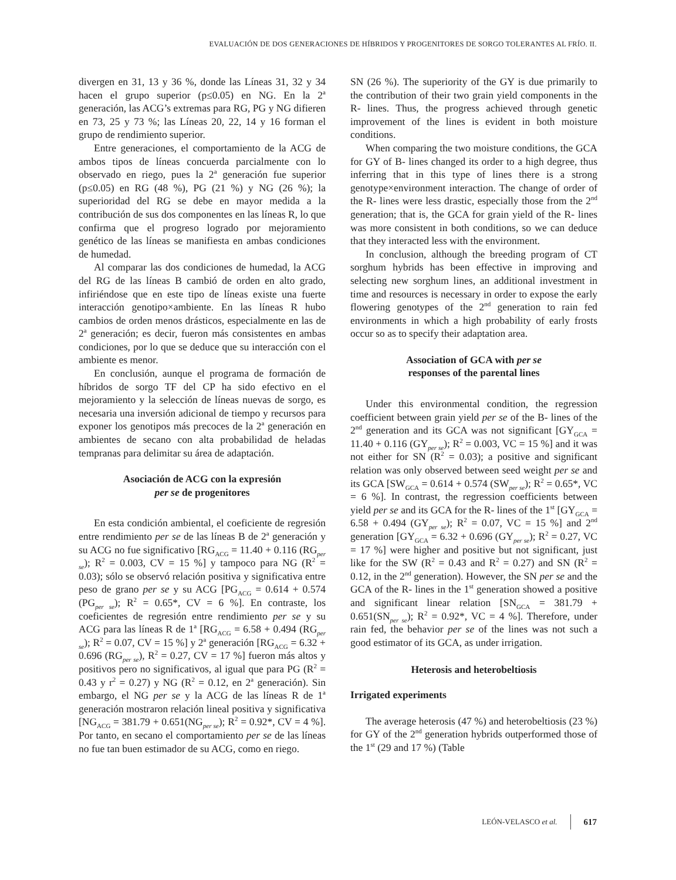EVALUACIÓN DE DOS GENERACIONES DE HÍBRIDOS Y PROGENITORES DE SORGO TOLERANTES AL FRÍO. II.
divergen en 31, 13 y 36 %, donde las Líneas 31, 32 y 34 hacen el grupo superior (p≤0.05) en NG. En la 2<sup>a</sup> generación, las ACG’s extremas para RG, PG y NG difieren en 73, 25 y 73 %; las Líneas 20, 22, 14 y 16 forman el grupo de rendimiento superior.
Entre generaciones, el comportamiento de la ACG de ambos tipos de líneas concuerda parcialmente con lo observado en riego, pues la 2<sup>a</sup> generación fue superior (p≤0.05) en RG (48 %), PG (21 %) y NG (26 %); la superioridad del RG se debe en mayor medida a la contribución de sus dos componentes en las líneas R, lo que confirma que el progreso logrado por mejoramiento genético de las líneas se manifiesta en ambas condiciones de humedad.
Al comparar las dos condiciones de humedad, la ACG del RG de las líneas B cambió de orden en alto grado, infiriéndose que en este tipo de líneas existe una fuerte interacción genotipo×ambiente. En las líneas R hubo cambios de orden menos drásticos, especialmente en las de 2<sup>a</sup> generación; es decir, fueron más consistentes en ambas condiciones, por lo que se deduce que su interacción con el ambiente es menor.
En conclusión, aunque el programa de formación de híbridos de sorgo TF del CP ha sido efectivo en el mejoramiento y la selección de líneas nuevas de sorgo, es necesaria una inversión adicional de tiempo y recursos para exponer los genotipos más precoces de la 2<sup>a</sup> generación en ambientes de secano con alta probabilidad de heladas tempranas para delimitar su área de adaptación.
Asociación de ACG con la expresión
per se de progenitores
En esta condición ambiental, el coeficiente de regresión entre rendimiento per se de las líneas B de 2<sup>a</sup> generación y su ACG no fue significativo [RG<sub>ACG</sub> = 11.40 + 0.116 (RG<sub>per se</sub>); R<sup>2</sup> = 0.003, CV = 15 %] y tampoco para NG (R<sup>2</sup> = 0.03); sólo se observó relación positiva y significativa entre peso de grano per se y su ACG [PG<sub>ACG</sub> = 0.614 + 0.574 (PG<sub>per se</sub>); R<sup>2</sup> = 0.65*, CV = 6 %]. En contraste, los coeficientes de regresión entre rendimiento per se y su ACG para las líneas R de 1<sup>a</sup> [RG<sub>ACG</sub> = 6.58 + 0.494 (RG<sub>per se</sub>); R<sup>2</sup> = 0.07, CV = 15 %] y 2<sup>a</sup> generación [RG<sub>ACG</sub> = 6.32 + 0.696 (RG<sub>per se</sub>), R<sup>2</sup> = 0.27, CV = 17 %] fueron más altos y positivos pero no significativos, al igual que para PG (R<sup>2</sup> = 0.43 y r<sup>2</sup> = 0.27) y NG (R<sup>2</sup> = 0.12, en 2<sup>a</sup> generación). Sin embargo, el NG per se y la ACG de las líneas R de 1<sup>a</sup> generación mostraron relación lineal positiva y significativa [NG<sub>ACG</sub> = 381.79 + 0.651(NG<sub>per se</sub>); R<sup>2</sup> = 0.92*, CV = 4 %]. Por tanto, en secano el comportamiento per se de las líneas no fue tan buen estimador de su ACG, como en riego.
SN (26 %). The superiority of the GY is due primarily to the contribution of their two grain yield components in the R- lines. Thus, the progress achieved through genetic improvement of the lines is evident in both moisture conditions.
When comparing the two moisture conditions, the GCA for GY of B- lines changed its order to a high degree, thus inferring that in this type of lines there is a strong genotype×environment interaction. The change of order of the R- lines were less drastic, especially those from the 2<sup>nd</sup> generation; that is, the GCA for grain yield of the R- lines was more consistent in both conditions, so we can deduce that they interacted less with the environment.
In conclusion, although the breeding program of CT sorghum hybrids has been effective in improving and selecting new sorghum lines, an additional investment in time and resources is necessary in order to expose the early flowering genotypes of the 2<sup>nd</sup> generation to rain fed environments in which a high probability of early frosts occur so as to specify their adaptation area.
Association of GCA with per se
responses of the parental lines
Under this environmental condition, the regression coefficient between grain yield per se of the B- lines of the 2<sup>nd</sup> generation and its GCA was not significant [GY<sub>GCA</sub> = 11.40 + 0.116 (GY<sub>per se</sub>); R<sup>2</sup> = 0.003, VC = 15 %] and it was not either for SN (R<sup>2</sup> = 0.03); a positive and significant relation was only observed between seed weight per se and its GCA [SW<sub>GCA</sub> = 0.614 + 0.574 (SW<sub>per se</sub>); R<sup>2</sup> = 0.65*, VC = 6 %]. In contrast, the regression coefficients between yield per se and its GCA for the R- lines of the 1<sup>st</sup> [GY<sub>GCA</sub> = 6.58 + 0.494 (GY<sub>per se</sub>); R<sup>2</sup> = 0.07, VC = 15 %] and 2<sup>nd</sup> generation [GY<sub>GCA</sub> = 6.32 + 0.696 (GY<sub>per se</sub>); R<sup>2</sup> = 0.27, VC = 17 %] were higher and positive but not significant, just like for the SW (R<sup>2</sup> = 0.43 and R<sup>2</sup> = 0.27) and SN (R<sup>2</sup> = 0.12, in the 2<sup>nd</sup> generation). However, the SN per se and the GCA of the R- lines in the 1<sup>st</sup> generation showed a positive and significant linear relation [SN<sub>GCA</sub> = 381.79 + 0.651(SN<sub>per se</sub>); R<sup>2</sup> = 0.92*, VC = 4 %]. Therefore, under rain fed, the behavior per se of the lines was not such a good estimator of its GCA, as under irrigation.
Heterosis and heterobeltiosis
Irrigated experiments
The average heterosis (47 %) and heterobeltiosis (23 %) for GY of the 2<sup>nd</sup> generation hybrids outperformed those of the 1<sup>st</sup> (29 and 17 %) (Table
LEÓN-VELASCO et al. 617